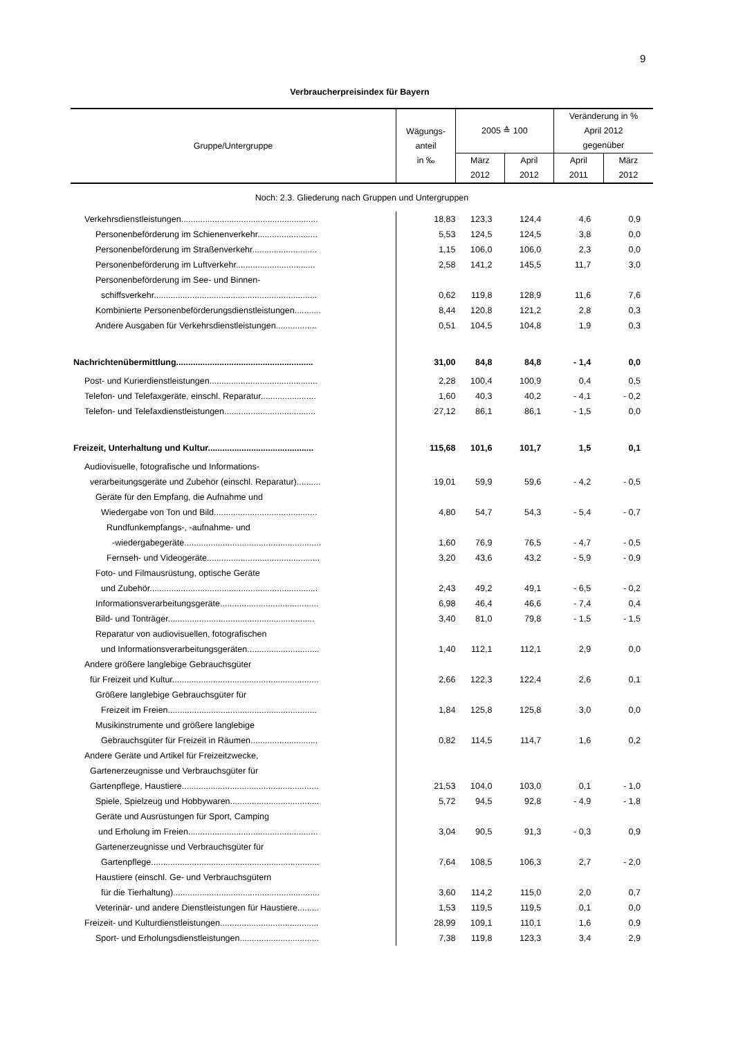9
Verbraucherpreisindex für Bayern
| Gruppe/Untergruppe | Wägungs- anteil in ‰ | 2005 ≙ 100 | | Veränderung in % April 2012 | |
| --- | --- | --- | --- | --- | --- |
| | | | | gegenüber | |
| | | März 2012 | April 2012 | April 2011 | März 2012 |
| Noch: 2.3. Gliederung nach Gruppen und Untergruppen | | | | | |
| Verkehrsdienstleistungen......................................................... | 18,83 | 123,3 | 124,4 | 4,6 | 0,9 |
| Personenbeförderung im Schienenverkehr......................... | 5,53 | 124,5 | 124,5 | 3,8 | 0,0 |
| Personenbeförderung im Straßenverkehr........................... | 1,15 | 106,0 | 106,0 | 2,3 | 0,0 |
| Personenbeförderung im Luftverkehr................................. | 2,58 | 141,2 | 145,5 | 11,7 | 3,0 |
| Personenbeförderung im See- und Binnen- | | | | | |
| schiffsverkehr.................................................................... | 0,62 | 119,8 | 128,9 | 11,6 | 7,6 |
| Kombinierte Personenbeförderungsdienstleistungen........... | 8,44 | 120,8 | 121,2 | 2,8 | 0,3 |
| Andere Ausgaben für Verkehrsdienstleistungen................. | 0,51 | 104,5 | 104,8 | 1,9 | 0,3 |
| Nachrichtenübermittlung......................................................... | 31,00 | 84,8 | 84,8 | - 1,4 | 0,0 |
| Post- und Kurierdienstleistungen............................................. | 2,28 | 100,4 | 100,9 | 0,4 | 0,5 |
| Telefon- und Telefaxgeräte, einschl. Reparatur....................... | 1,60 | 40,3 | 40,2 | - 4,1 | - 0,2 |
| Telefon- und Telefaxdienstleistungen...................................... | 27,12 | 86,1 | 86,1 | - 1,5 | 0,0 |
| Freizeit, Unterhaltung und Kultur............................................ | 115,68 | 101,6 | 101,7 | 1,5 | 0,1 |
| Audiovisuelle, fotografische und Informations- | | | | | |
| verarbeitungsgeräte und Zubehör (einschl. Reparatur).......... | 19,01 | 59,9 | 59,6 | - 4,2 | - 0,5 |
| Geräte für den Empfang, die Aufnahme und | | | | | |
| Wiedergabe von Ton und Bild........................................... | 4,80 | 54,7 | 54,3 | - 5,4 | - 0,7 |
| Rundfunkempfangs-, -aufnahme- und | | | | | |
| -wiedergabegeräte......................................................... | 1,60 | 76,9 | 76,5 | - 4,7 | - 0,5 |
| Fernseh- und Videogeräte............................................... | 3,20 | 43,6 | 43,2 | - 5,9 | - 0,9 |
| Foto- und Filmausrüstung, optische Geräte | | | | | |
| und Zubehör...................................................................... | 2,43 | 49,2 | 49,1 | - 6,5 | - 0,2 |
| Informationsverarbeitungsgeräte......................................... | 6,98 | 46,4 | 46,6 | - 7,4 | 0,4 |
| Bild- und Tonträger............................................................. | 3,40 | 81,0 | 79,8 | - 1,5 | - 1,5 |
| Reparatur von audiovisuellen, fotografischen | | | | | |
| und Informationsverarbeitungsgeräten.............................. | 1,40 | 112,1 | 112,1 | 2,9 | 0,0 |
| Andere größere langlebige Gebrauchsgüter | | | | | |
| für Freizeit und Kultur............................................................. | 2,66 | 122,3 | 122,4 | 2,6 | 0,1 |
| Größere langlebige Gebrauchsgüter für | | | | | |
| Freizeit im Freien.............................................................. | 1,84 | 125,8 | 125,8 | 3,0 | 0,0 |
| Musikinstrumente und größere langlebige | | | | | |
| Gebrauchsgüter für Freizeit in Räumen............................ | 0,82 | 114,5 | 114,7 | 1,6 | 0,2 |
| Andere Geräte und Artikel für Freizeitzwecke, | | | | | |
| Gartenerzeugnisse und Verbrauchsgüter für | | | | | |
| Gartenpflege, Haustiere......................................................... | 21,53 | 104,0 | 103,0 | 0,1 | - 1,0 |
| Spiele, Spielzeug und Hobbywaren..................................... | 5,72 | 94,5 | 92,8 | - 4,9 | - 1,8 |
| Geräte und Ausrüstungen für Sport, Camping | | | | | |
| und Erholung im Freien...................................................... | 3,04 | 90,5 | 91,3 | - 0,3 | 0,9 |
| Gartenerzeugnisse und Verbrauchsgüter für | | | | | |
| Gartenpflege...................................................................... | 7,64 | 108,5 | 106,3 | 2,7 | - 2,0 |
| Haustiere (einschl. Ge- und Verbrauchsgütern | | | | | |
| für die Tierhaltung)............................................................. | 3,60 | 114,2 | 115,0 | 2,0 | 0,7 |
| Veterinär- und andere Dienstleistungen für Haustiere......... | 1,53 | 119,5 | 119,5 | 0,1 | 0,0 |
| Freizeit- und Kulturdienstleistungen......................................... | 28,99 | 109,1 | 110,1 | 1,6 | 0,9 |
| Sport- und Erholungsdienstleistungen................................. | 7,38 | 119,8 | 123,3 | 3,4 | 2,9 |